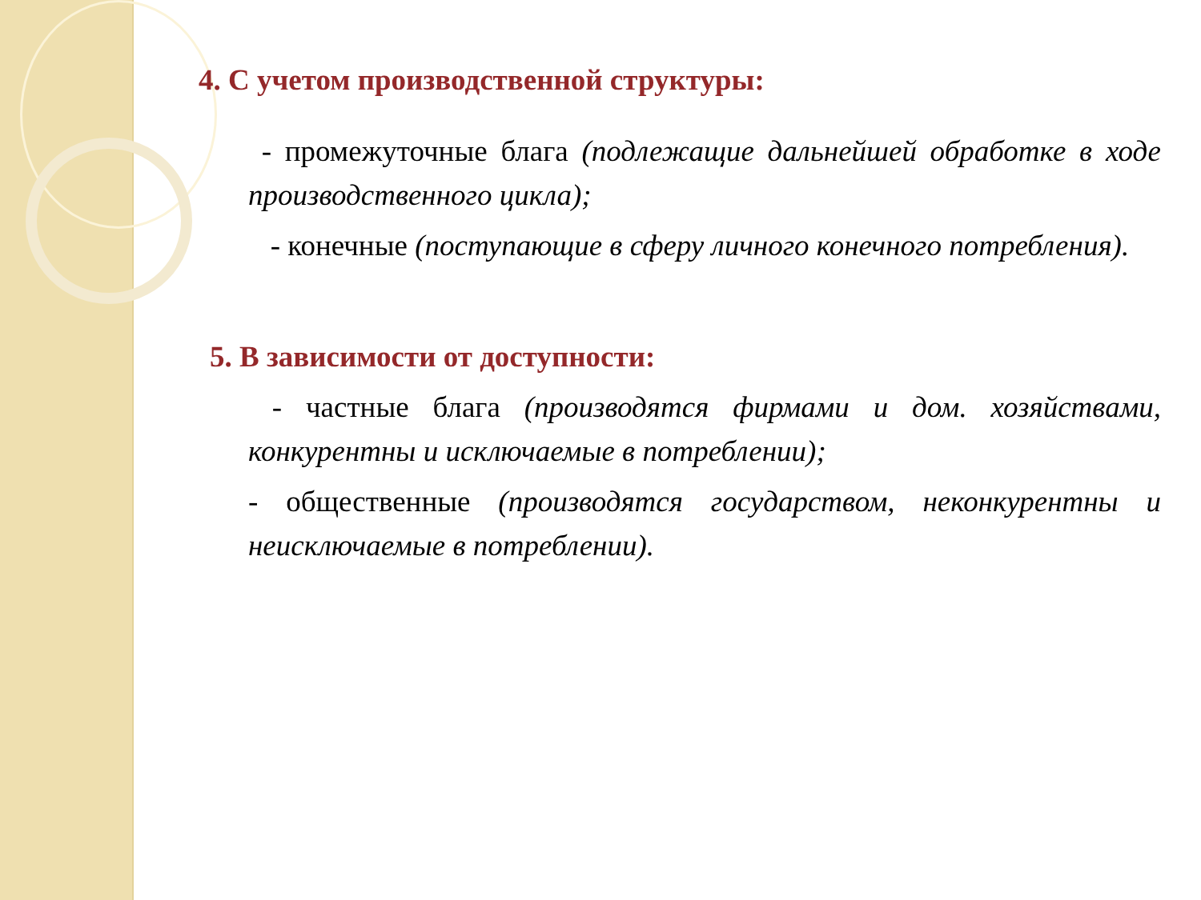4. С учетом производственной структуры:
- промежуточные блага (подлежащие дальнейшей обработке в ходе производственного цикла);
- конечные (поступающие в сферу личного конечного потребления).
5. В зависимости от доступности:
- частные блага (производятся фирмами и дом. хозяйствами, конкурентны и исключаемые в потреблении);
- общественные (производятся государством, неконкурентны и неисключаемые в потреблении).